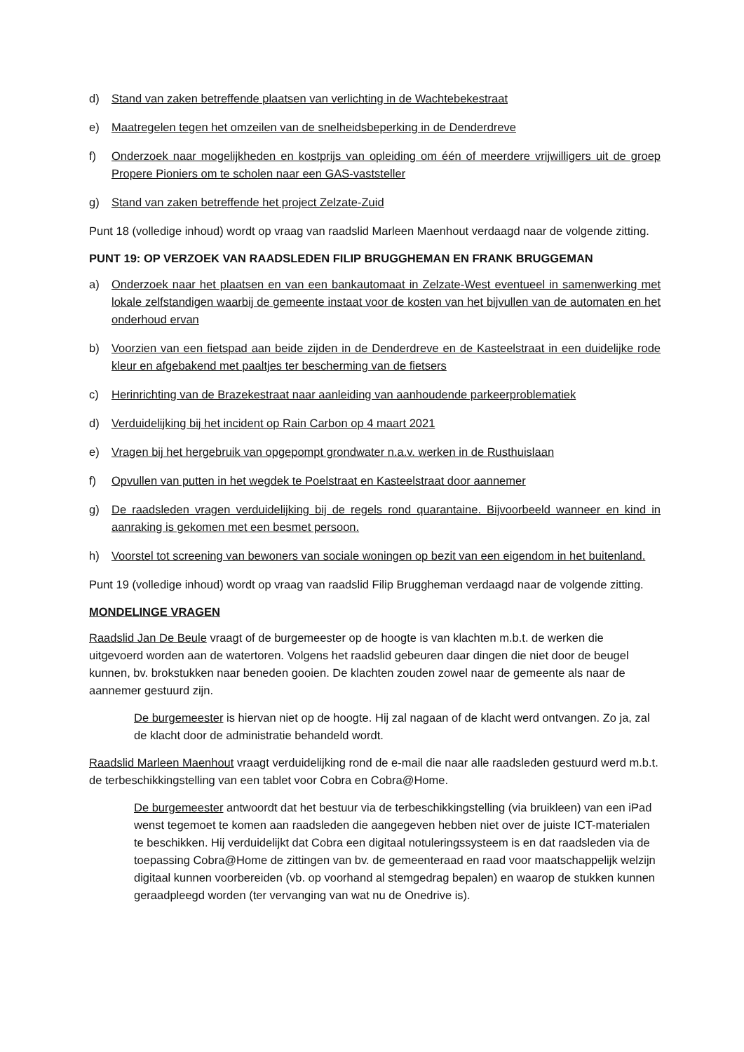d) Stand van zaken betreffende plaatsen van verlichting in de Wachtebekestraat
e) Maatregelen tegen het omzeilen van de snelheidsbeperking in de Denderdreve
f) Onderzoek naar mogelijkheden en kostprijs van opleiding om één of meerdere vrijwilligers uit de groep Propere Pioniers om te scholen naar een GAS-vaststeller
g) Stand van zaken betreffende het project Zelzate-Zuid
Punt 18 (volledige inhoud) wordt op vraag van raadslid Marleen Maenhout verdaagd naar de volgende zitting.
PUNT 19: OP VERZOEK VAN RAADSLEDEN FILIP BRUGGHEMAN EN FRANK BRUGGEMAN
a) Onderzoek naar het plaatsen en van een bankautomaat in Zelzate-West eventueel in samenwerking met lokale zelfstandigen waarbij de gemeente instaat voor de kosten van het bijvullen van de automaten en het onderhoud ervan
b) Voorzien van een fietspad aan beide zijden in de Denderdreve en de Kasteelstraat in een duidelijke rode kleur en afgebakend met paaltjes ter bescherming van de fietsers
c) Herinrichting van de Brazekestraat naar aanleiding van aanhoudende parkeerproblematiek
d) Verduidelijking bij het incident op Rain Carbon op 4 maart 2021
e) Vragen bij het hergebruik van opgepompt grondwater n.a.v. werken in de Rusthuislaan
f) Opvullen van putten in het wegdek te Poelstraat en Kasteelstraat door aannemer
g) De raadsleden vragen verduidelijking bij de regels rond quarantaine. Bijvoorbeeld wanneer en kind in aanraking is gekomen met een besmet persoon.
h) Voorstel tot screening van bewoners van sociale woningen op bezit van een eigendom in het buitenland.
Punt 19 (volledige inhoud) wordt op vraag van raadslid Filip Bruggheman verdaagd naar de volgende zitting.
MONDELINGE VRAGEN
Raadslid Jan De Beule vraagt of de burgemeester op de hoogte is van klachten m.b.t. de werken die uitgevoerd worden aan de watertoren. Volgens het raadslid gebeuren daar dingen die niet door de beugel kunnen, bv. brokstukken naar beneden gooien. De klachten zouden zowel naar de gemeente als naar de aannemer gestuurd zijn.
De burgemeester is hiervan niet op de hoogte. Hij zal nagaan of de klacht werd ontvangen. Zo ja, zal de klacht door de administratie behandeld wordt.
Raadslid Marleen Maenhout vraagt verduidelijking rond de e-mail die naar alle raadsleden gestuurd werd m.b.t. de terbeschikkingstelling van een tablet voor Cobra en Cobra@Home.
De burgemeester antwoordt dat het bestuur via de terbeschikkingstelling (via bruikleen) van een iPad wenst tegemoet te komen aan raadsleden die aangegeven hebben niet over de juiste ICT-materialen te beschikken. Hij verduidelijkt dat Cobra een digitaal notuleringssysteem is en dat raadsleden via de toepassing Cobra@Home de zittingen van bv. de gemeenteraad en raad voor maatschappelijk welzijn digitaal kunnen voorbereiden (vb. op voorhand al stemgedrag bepalen) en waarop de stukken kunnen geraadpleegd worden (ter vervanging van wat nu de Onedrive is).